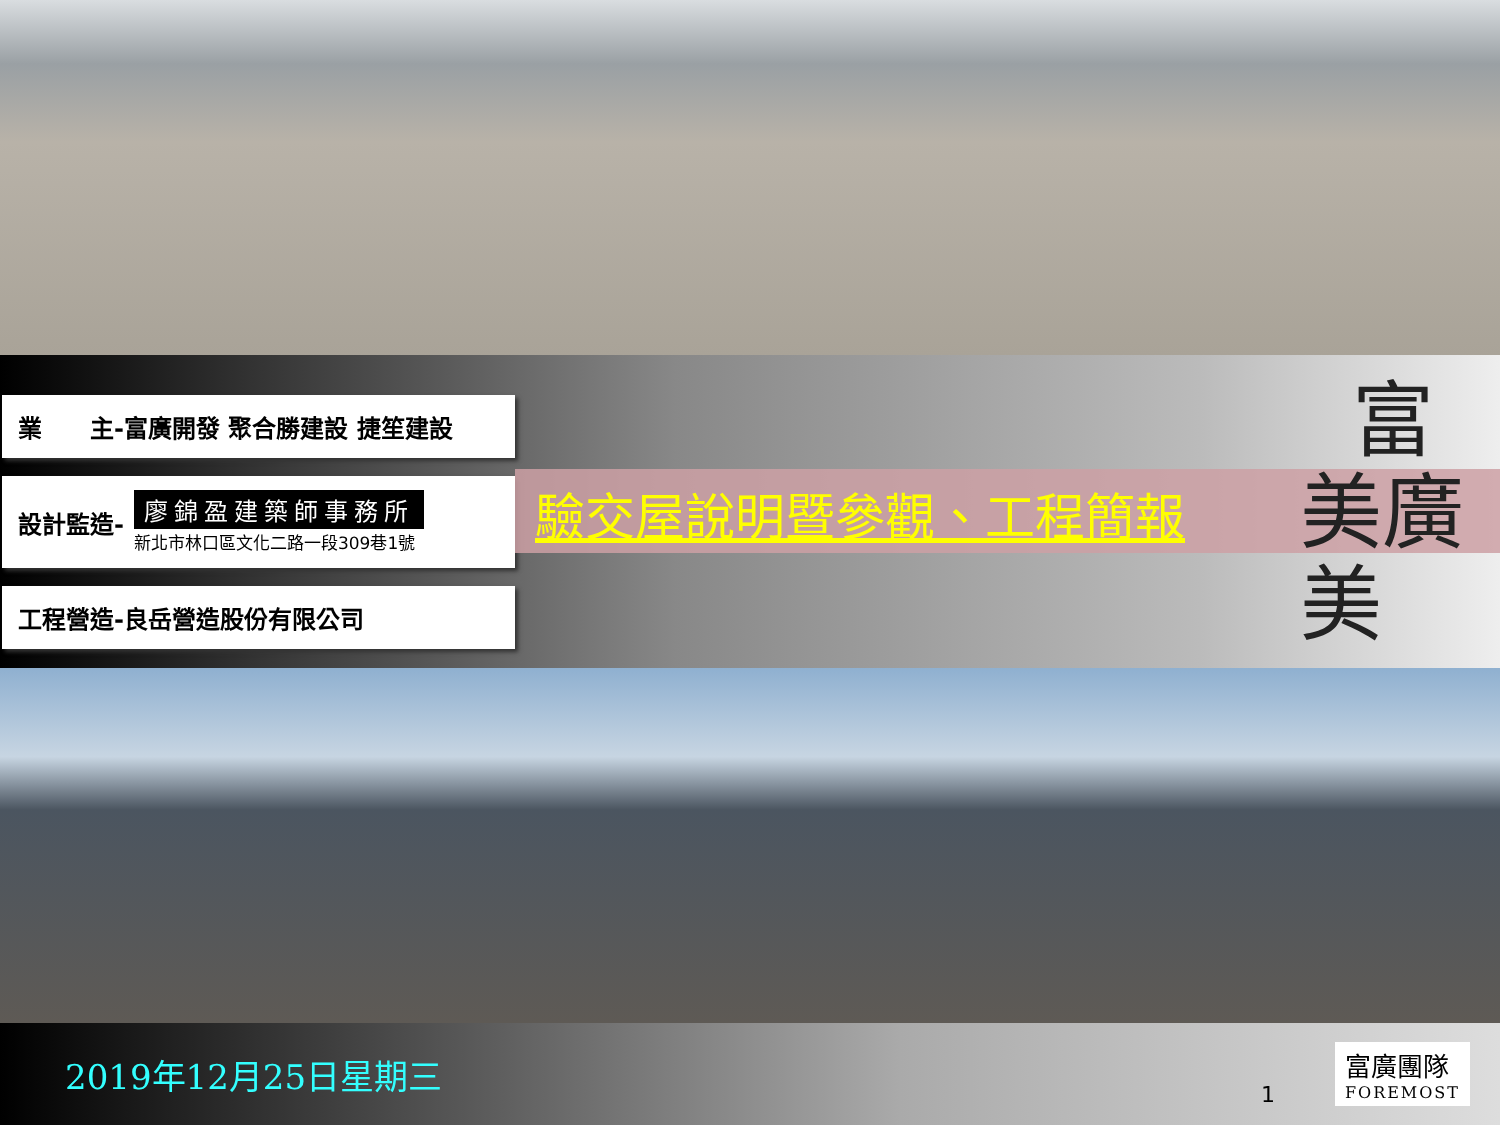業　　主-富廣開發 聚合勝建設 捷笙建設
設計監造-
廖錦盈建築師事務所
新北市林口區文化二路一段309巷1號
工程營造-良岳營造股份有限公司
驗交屋說明暨參觀、工程簡報
富
美廣
美
2019年12月25日星期三
1
富廣團隊
FOREMOST